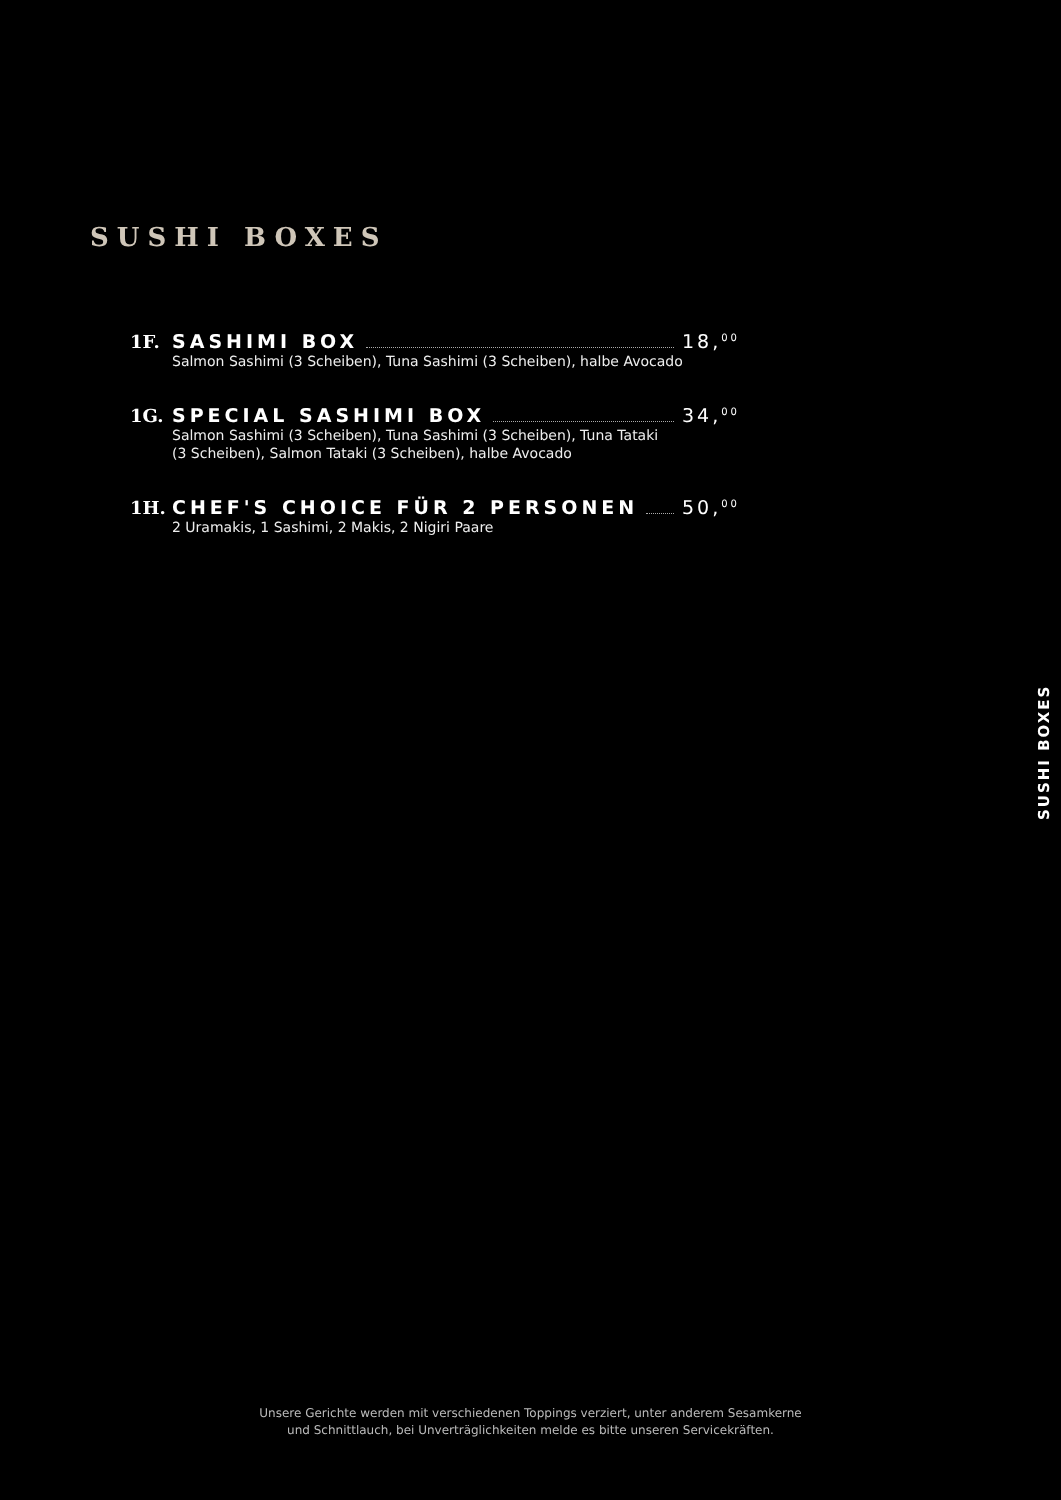SUSHI BOXES
1F. SASHIMI BOX 18,<sup>00</sup>
Salmon Sashimi (3 Scheiben), Tuna Sashimi (3 Scheiben), halbe Avocado
1G. SPECIAL SASHIMI BOX 34,<sup>00</sup>
Salmon Sashimi (3 Scheiben), Tuna Sashimi (3 Scheiben), Tuna Tataki
(3 Scheiben), Salmon Tataki (3 Scheiben), halbe Avocado
1H. CHEF'S CHOICE FÜR 2 PERSONEN 50,<sup>00</sup>
2 Uramakis, 1 Sashimi, 2 Makis, 2 Nigiri Paare
SUSHI BOXES
Unsere Gerichte werden mit verschiedenen Toppings verziert, unter anderem Sesamkerne
und Schnittlauch, bei Unverträglichkeiten melde es bitte unseren Servicekräften.